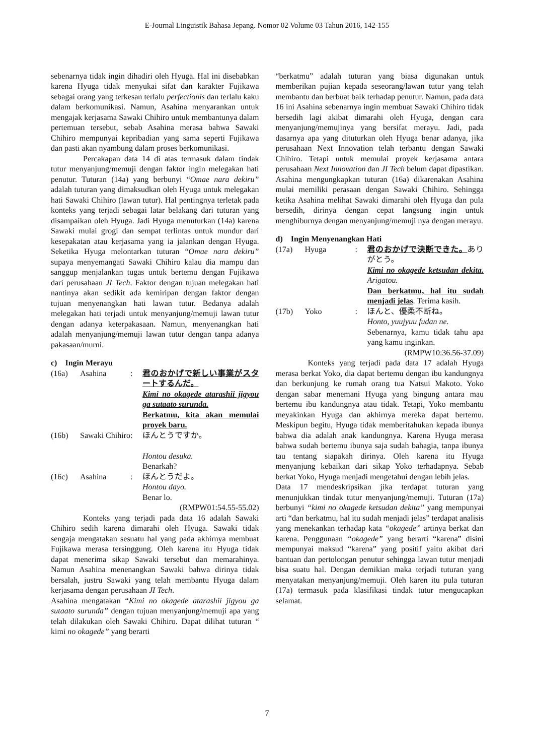E-Journal Linguistik Bahasa Jepang. Nomor 02 Volume 03 Tahun 2016, 142-155
sebenarnya tidak ingin dihadiri oleh Hyuga. Hal ini disebabkan karena Hyuga tidak menyukai sifat dan karakter Fujikawa sebagai orang yang terkesan terlalu perfectionis dan terlalu kaku dalam berkomunikasi. Namun, Asahina menyarankan untuk mengajak kerjasama Sawaki Chihiro untuk membantunya dalam pertemuan tersebut, sebab Asahina merasa bahwa Sawaki Chihiro mempunyai kepribadian yang sama seperti Fujikawa dan pasti akan nyambung dalam proses berkomunikasi.
Percakapan data 14 di atas termasuk dalam tindak tutur menyanjung/memuji dengan faktor ingin melegakan hati penutur. Tuturan (14a) yang berbunyi “Omae nara dekiru” adalah tuturan yang dimaksudkan oleh Hyuga untuk melegakan hati Sawaki Chihiro (lawan tutur). Hal pentingnya terletak pada konteks yang terjadi sebagai latar belakang dari tuturan yang disampaikan oleh Hyuga. Jadi Hyuga menuturkan (14a) karena Sawaki mulai grogi dan sempat terlintas untuk mundur dari kesepakatan atau kerjasama yang ia jalankan dengan Hyuga. Seketika Hyuga melontarkan tuturan “Omae nara dekiru” supaya menyemangati Sawaki Chihiro kalau dia mampu dan sanggup menjalankan tugas untuk bertemu dengan Fujikawa dari perusahaan JI Tech. Faktor dengan tujuan melegakan hati nantinya akan sedikit ada kemiripan dengan faktor dengan tujuan menyenangkan hati lawan tutur. Bedanya adalah melegakan hati terjadi untuk menyanjung/memuji lawan tutur dengan adanya keterpakasaan. Namun, menyenangkan hati adalah menyanjung/memuji lawan tutur dengan tanpa adanya pakasaan/murni.
c) Ingin Merayu
| (16a) | Asahina | : | 君のおかげで新しい事業がスタートするんだ。 Kimi no okagede atarashii jigyou ga sutaato surunda. Berkatmu, kita akan memulai proyek baru. |
| (16b) | Sawaki Chihiro | : | ほんとうですか。 Hontou desuka. Benarkah? |
| (16c) | Asahina | : | ほんとうだよ。 Hontou dayo. Benar lo. |
(RMPW01:54.55-55.02)
Konteks yang terjadi pada data 16 adalah Sawaki Chihiro sedih karena dimarahi oleh Hyuga. Sawaki tidak sengaja mengatakan sesuatu hal yang pada akhirnya membuat Fujikawa merasa tersinggung. Oleh karena itu Hyuga tidak dapat menerima sikap Sawaki tersebut dan memarahinya. Namun Asahina menenangkan Sawaki bahwa dirinya tidak bersalah, justru Sawaki yang telah membantu Hyuga dalam kerjasama dengan perusahaan JI Tech.
Asahina mengatakan “Kimi no okagede atarashii jigyou ga sutaato surunda” dengan tujuan menyanjung/memuji apa yang telah dilakukan oleh Sawaki Chihiro. Dapat dilihat tuturan “ kimi no okagede” yang berarti
“berkatmu” adalah tuturan yang biasa digunakan untuk memberikan pujian kepada seseorang/lawan tutur yang telah membantu dan berbuat baik terhadap penutur. Namun, pada data 16 ini Asahina sebenarnya ingin membuat Sawaki Chihiro tidak bersedih lagi akibat dimarahi oleh Hyuga, dengan cara menyanjung/memujinya yang bersifat merayu. Jadi, pada dasarnya apa yang dituturkan oleh Hyuga benar adanya, jika perusahaan Next Innovation telah terbantu dengan Sawaki Chihiro. Tetapi untuk memulai proyek kerjasama antara perusahaan Next Innovation dan JI Tech belum dapat dipastikan. Asahina mengungkapkan tuturan (16a) dikarenakan Asahina mulai memiliki perasaan dengan Sawaki Chihiro. Sehingga ketika Asahina melihat Sawaki dimarahi oleh Hyuga dan pula bersedih, dirinya dengan cepat langsung ingin untuk menghiburnya dengan menyanjung/memuji nya dengan merayu.
d) Ingin Menyenangkan Hati
| (17a) | Hyuga | : | 君のおかげで決断できた。 ありがとう。 Kimi no okagede ketsudan dekita. Arigatou. Dan berkatmu, hal itu sudah menjadi jelas . Terima kasih. |
| (17b) | Yoko | : | ほんと、優柔不断ね。 Honto, yuujyuu fudan ne. Sebenarnya, kamu tidak tahu apa yang kamu inginkan. |
(RMPW10:36.56-37.09)
Konteks yang terjadi pada data 17 adalah Hyuga merasa berkat Yoko, dia dapat bertemu dengan ibu kandungnya dan berkunjung ke rumah orang tua Natsui Makoto. Yoko dengan sabar menemani Hyuga yang bingung antara mau bertemu ibu kandungnya atau tidak. Tetapi, Yoko membantu meyakinkan Hyuga dan akhirnya mereka dapat bertemu. Meskipun begitu, Hyuga tidak memberitahukan kepada ibunya bahwa dia adalah anak kandungnya. Karena Hyuga merasa bahwa sudah bertemu ibunya saja sudah bahagia, tanpa ibunya tau tentang siapakah dirinya. Oleh karena itu Hyuga menyanjung kebaikan dari sikap Yoko terhadapnya. Sebab berkat Yoko, Hyuga menjadi mengetahui dengan lebih jelas.
Data 17 mendeskripsikan jika terdapat tuturan yang menunjukkan tindak tutur menyanjung/memuji. Tuturan (17a) berbunyi “kimi no okagede ketsudan dekita” yang mempunyai arti “dan berkatmu, hal itu sudah menjadi jelas” terdapat analisis yang menekankan terhadap kata “okagede” artinya berkat dan karena. Penggunaan “okagede” yang berarti “karena” disini mempunyai maksud “karena” yang positif yaitu akibat dari bantuan dan pertolongan penutur sehingga lawan tutur menjadi bisa suatu hal. Dengan demikian maka terjadi tuturan yang menyatakan menyanjung/memuji. Oleh karen itu pula tuturan (17a) termasuk pada klasifikasi tindak tutur mengucapkan selamat.
7